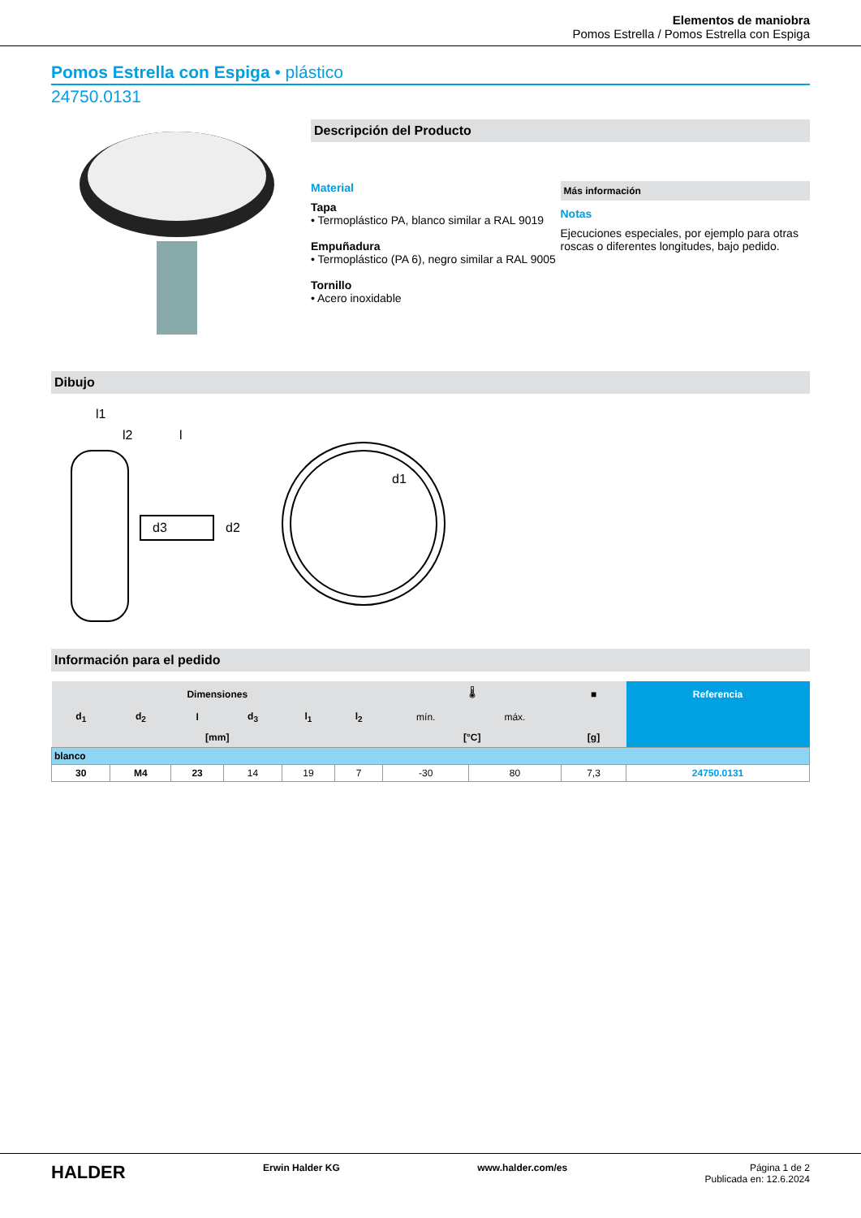Elementos de maniobra
Pomos Estrella / Pomos Estrella con Espiga
Pomos Estrella con Espiga • plástico
24750.0131
Descripción del Producto
Material
Tapa
• Termoplástico PA, blanco similar a RAL 9019
Empuñadura
• Termoplástico (PA 6), negro similar a RAL 9005
Tornillo
• Acero inoxidable
Más información
Notas
Ejecuciones especiales, por ejemplo para otras roscas o diferentes longitudes, bajo pedido.
Dibujo
l1
l2
l
d3
d2
d1
Información para el pedido
| Dimensiones | | | | | | 🌡 | | ■ | Referencia |
| --- | --- | --- | --- | --- | --- | --- | --- | --- | --- |
| d<sub>1</sub> | d<sub>2</sub> | l | d<sub>3</sub> | l<sub>1</sub> | l<sub>2</sub> | mín. | máx. | | |
| [mm] | | | | | | [°C] | | [g] | |
| blanco | | | | | | | | | |
| 30 | M4 | 23 | 14 | 19 | 7 | -30 | 80 | 7,3 | 24750.0131 |
HALDER Erwin Halder KG www.halder.com/es Página 1 de 2
Publicada en: 12.6.2024